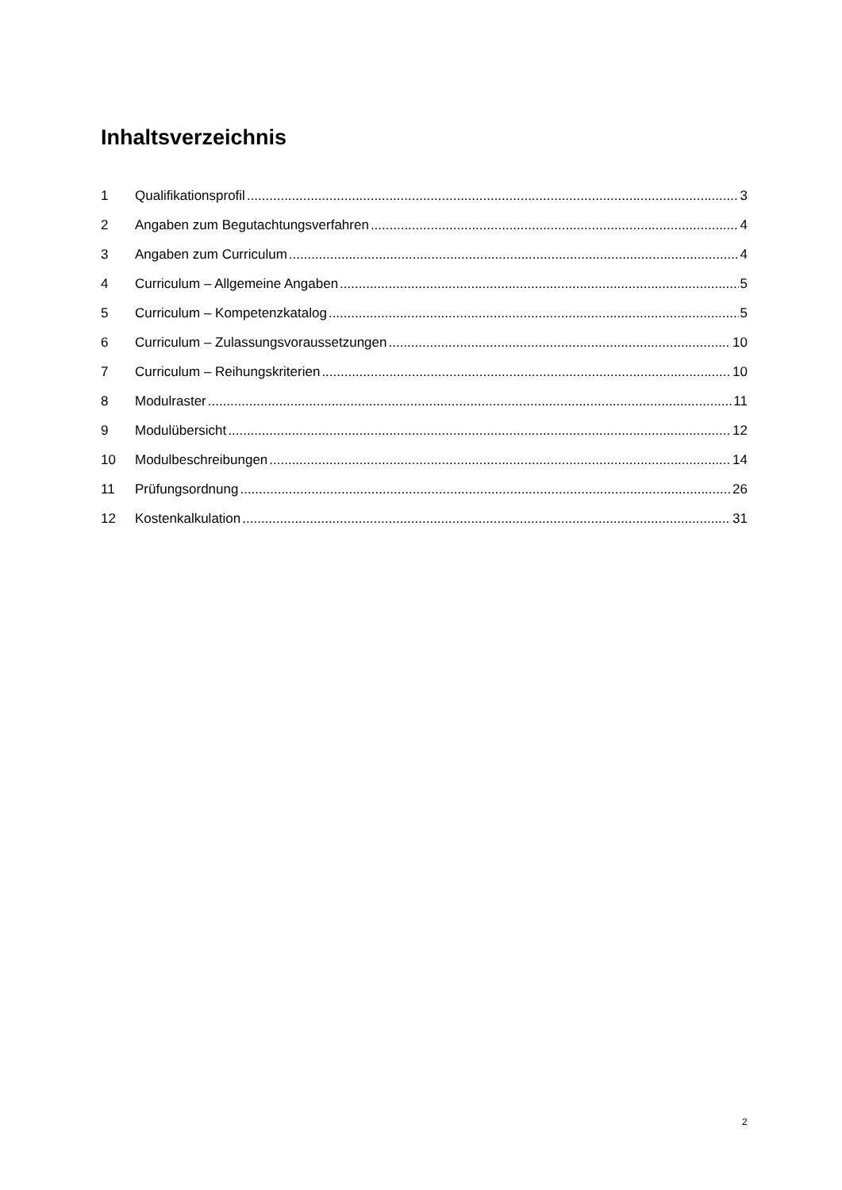Inhaltsverzeichnis
1 Qualifikationsprofil 3
2 Angaben zum Begutachtungsverfahren 4
3 Angaben zum Curriculum 4
4 Curriculum – Allgemeine Angaben 5
5 Curriculum – Kompetenzkatalog 5
6 Curriculum – Zulassungsvoraussetzungen 10
7 Curriculum – Reihungskriterien 10
8 Modulraster 11
9 Modulübersicht 12
10 Modulbeschreibungen 14
11 Prüfungsordnung 26
12 Kostenkalkulation 31
2